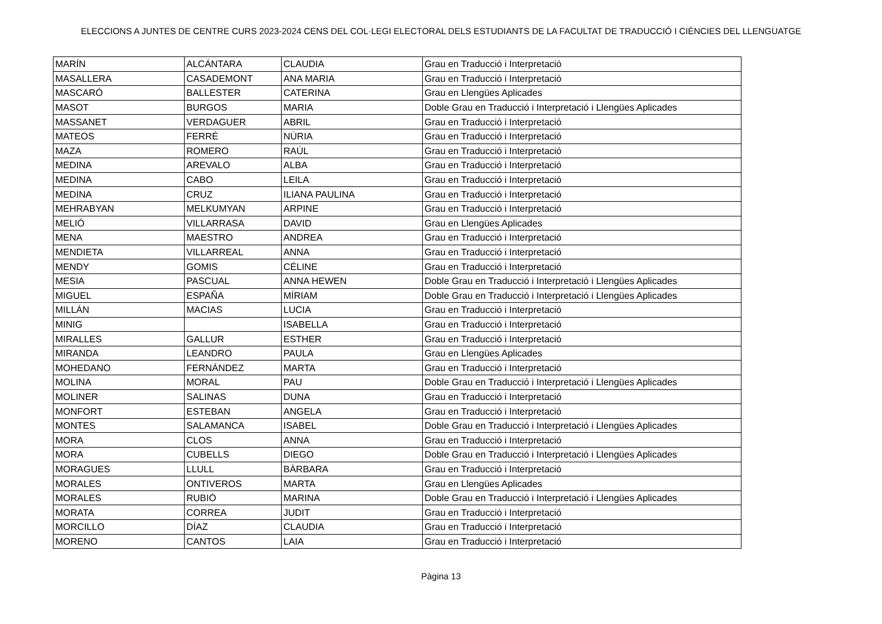ELECCIONS A JUNTES DE CENTRE CURS 2023-2024 CENS DEL COL·LEGI ELECTORAL DELS ESTUDIANTS DE LA FACULTAT DE TRADUCCIÓ I CIÈNCIES DEL LLENGUATGE
| MARÍN | ALCÁNTARA | CLAUDIA | Grau en Traducció i Interpretació |
| MASALLERA | CASADEMONT | ANA MARIA | Grau en Traducció i Interpretació |
| MASCARÓ | BALLESTER | CATERINA | Grau en Llengües Aplicades |
| MASOT | BURGOS | MARIA | Doble Grau en Traducció i Interpretació i Llengües Aplicades |
| MASSANET | VERDAGUER | ABRIL | Grau en Traducció i Interpretació |
| MATEOS | FERRÉ | NÚRIA | Grau en Traducció i Interpretació |
| MAZA | ROMERO | RAÚL | Grau en Traducció i Interpretació |
| MEDINA | AREVALO | ALBA | Grau en Traducció i Interpretació |
| MEDINA | CABO | LEILA | Grau en Traducció i Interpretació |
| MEDINA | CRUZ | ILIANA PAULINA | Grau en Traducció i Interpretació |
| MEHRABYAN | MELKUMYAN | ARPINE | Grau en Traducció i Interpretació |
| MELIÓ | VILLARRASA | DAVID | Grau en Llengües Aplicades |
| MENA | MAESTRO | ANDREA | Grau en Traducció i Interpretació |
| MENDIETA | VILLARREAL | ANNA | Grau en Traducció i Interpretació |
| MENDY | GOMIS | CÉLINE | Grau en Traducció i Interpretació |
| MESIA | PASCUAL | ANNA HEWEN | Doble Grau en Traducció i Interpretació i Llengües Aplicades |
| MIGUEL | ESPAÑA | MÍRIAM | Doble Grau en Traducció i Interpretació i Llengües Aplicades |
| MILLÁN | MACIAS | LUCIA | Grau en Traducció i Interpretació |
| MINIG | | ISABELLA | Grau en Traducció i Interpretació |
| MIRALLES | GALLUR | ESTHER | Grau en Traducció i Interpretació |
| MIRANDA | LEANDRO | PAULA | Grau en Llengües Aplicades |
| MOHEDANO | FERNÁNDEZ | MARTA | Grau en Traducció i Interpretació |
| MOLINA | MORAL | PAU | Doble Grau en Traducció i Interpretació i Llengües Aplicades |
| MOLINER | SALINAS | DUNA | Grau en Traducció i Interpretació |
| MONFORT | ESTEBAN | ANGELA | Grau en Traducció i Interpretació |
| MONTES | SALAMANCA | ISABEL | Doble Grau en Traducció i Interpretació i Llengües Aplicades |
| MORA | CLOS | ANNA | Grau en Traducció i Interpretació |
| MORA | CUBELLS | DIEGO | Doble Grau en Traducció i Interpretació i Llengües Aplicades |
| MORAGUES | LLULL | BÀRBARA | Grau en Traducció i Interpretació |
| MORALES | ONTIVEROS | MARTA | Grau en Llengües Aplicades |
| MORALES | RUBIÓ | MARINA | Doble Grau en Traducció i Interpretació i Llengües Aplicades |
| MORATA | CORREA | JUDIT | Grau en Traducció i Interpretació |
| MORCILLO | DÍAZ | CLAUDIA | Grau en Traducció i Interpretació |
| MORENO | CANTOS | LAIA | Grau en Traducció i Interpretació |
Pàgina 13